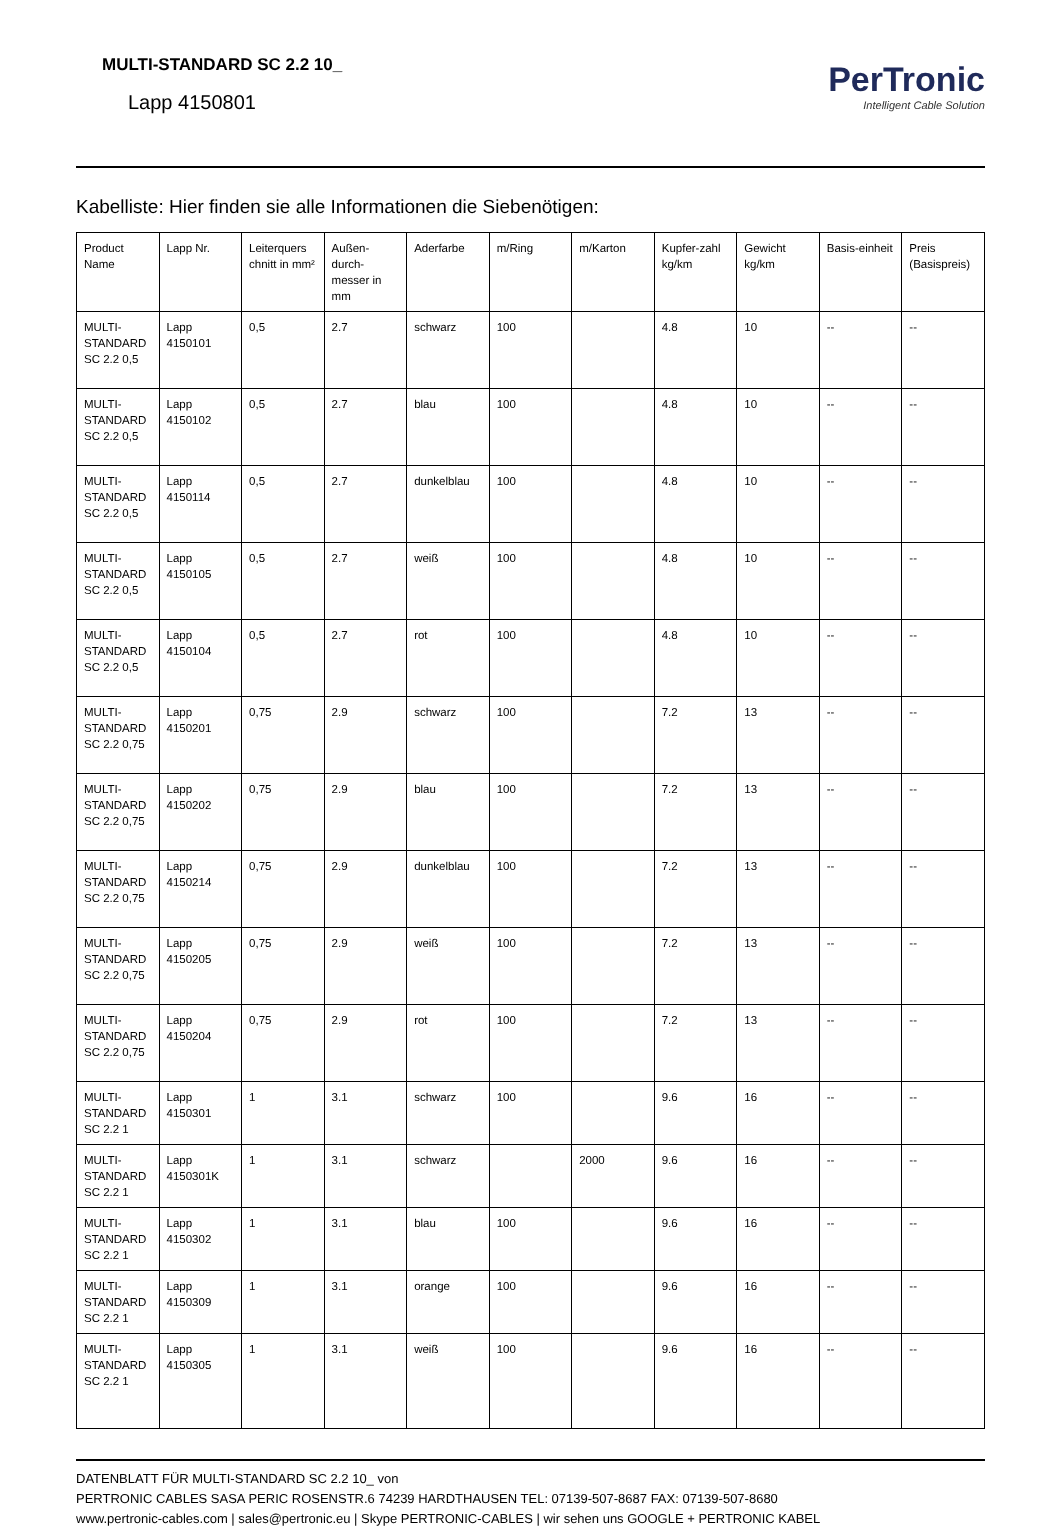MULTI-STANDARD SC 2.2 10_
Lapp 4150801
PerTronic
Intelligent Cable Solution
Kabelliste: Hier finden sie alle Informationen die Siebenötigen:
| Product Name | Lapp Nr. | Leiterquers chnitt in mm² | Außen-durch-messer in mm | Aderfarbe | m/Ring | m/Karton | Kupfer-zahl kg/km | Gewicht kg/km | Basis-einheit | Preis (Basispreis) |
| --- | --- | --- | --- | --- | --- | --- | --- | --- | --- | --- |
| MULTI-STANDARD SC 2.2 0,5 | Lapp 4150101 | 0,5 | 2.7 | schwarz | 100 | | 4.8 | 10 | -- | -- |
| MULTI-STANDARD SC 2.2 0,5 | Lapp 4150102 | 0,5 | 2.7 | blau | 100 | | 4.8 | 10 | -- | -- |
| MULTI-STANDARD SC 2.2 0,5 | Lapp 4150114 | 0,5 | 2.7 | dunkelblau | 100 | | 4.8 | 10 | -- | -- |
| MULTI-STANDARD SC 2.2 0,5 | Lapp 4150105 | 0,5 | 2.7 | weiß | 100 | | 4.8 | 10 | -- | -- |
| MULTI-STANDARD SC 2.2 0,5 | Lapp 4150104 | 0,5 | 2.7 | rot | 100 | | 4.8 | 10 | -- | -- |
| MULTI-STANDARD SC 2.2 0,75 | Lapp 4150201 | 0,75 | 2.9 | schwarz | 100 | | 7.2 | 13 | -- | -- |
| MULTI-STANDARD SC 2.2 0,75 | Lapp 4150202 | 0,75 | 2.9 | blau | 100 | | 7.2 | 13 | -- | -- |
| MULTI-STANDARD SC 2.2 0,75 | Lapp 4150214 | 0,75 | 2.9 | dunkelblau | 100 | | 7.2 | 13 | -- | -- |
| MULTI-STANDARD SC 2.2 0,75 | Lapp 4150205 | 0,75 | 2.9 | weiß | 100 | | 7.2 | 13 | -- | -- |
| MULTI-STANDARD SC 2.2 0,75 | Lapp 4150204 | 0,75 | 2.9 | rot | 100 | | 7.2 | 13 | -- | -- |
| MULTI-STANDARD SC 2.2 1 | Lapp 4150301 | 1 | 3.1 | schwarz | 100 | | 9.6 | 16 | -- | -- |
| MULTI-STANDARD SC 2.2 1 | Lapp 4150301K | 1 | 3.1 | schwarz | | 2000 | 9.6 | 16 | -- | -- |
| MULTI-STANDARD SC 2.2 1 | Lapp 4150302 | 1 | 3.1 | blau | 100 | | 9.6 | 16 | -- | -- |
| MULTI-STANDARD SC 2.2 1 | Lapp 4150309 | 1 | 3.1 | orange | 100 | | 9.6 | 16 | -- | -- |
| MULTI-STANDARD SC 2.2 1 | Lapp 4150305 | 1 | 3.1 | weiß | 100 | | 9.6 | 16 | -- | -- |
DATENBLATT FÜR MULTI-STANDARD SC 2.2 10_ von
PERTRONIC CABLES SASA PERIC ROSENSTR.6 74239 HARDTHAUSEN TEL: 07139-507-8687 FAX: 07139-507-8680
www.pertronic-cables.com | sales@pertronic.eu | Skype PERTRONIC-CABLES | wir sehen uns GOOGLE + PERTRONIC KABEL